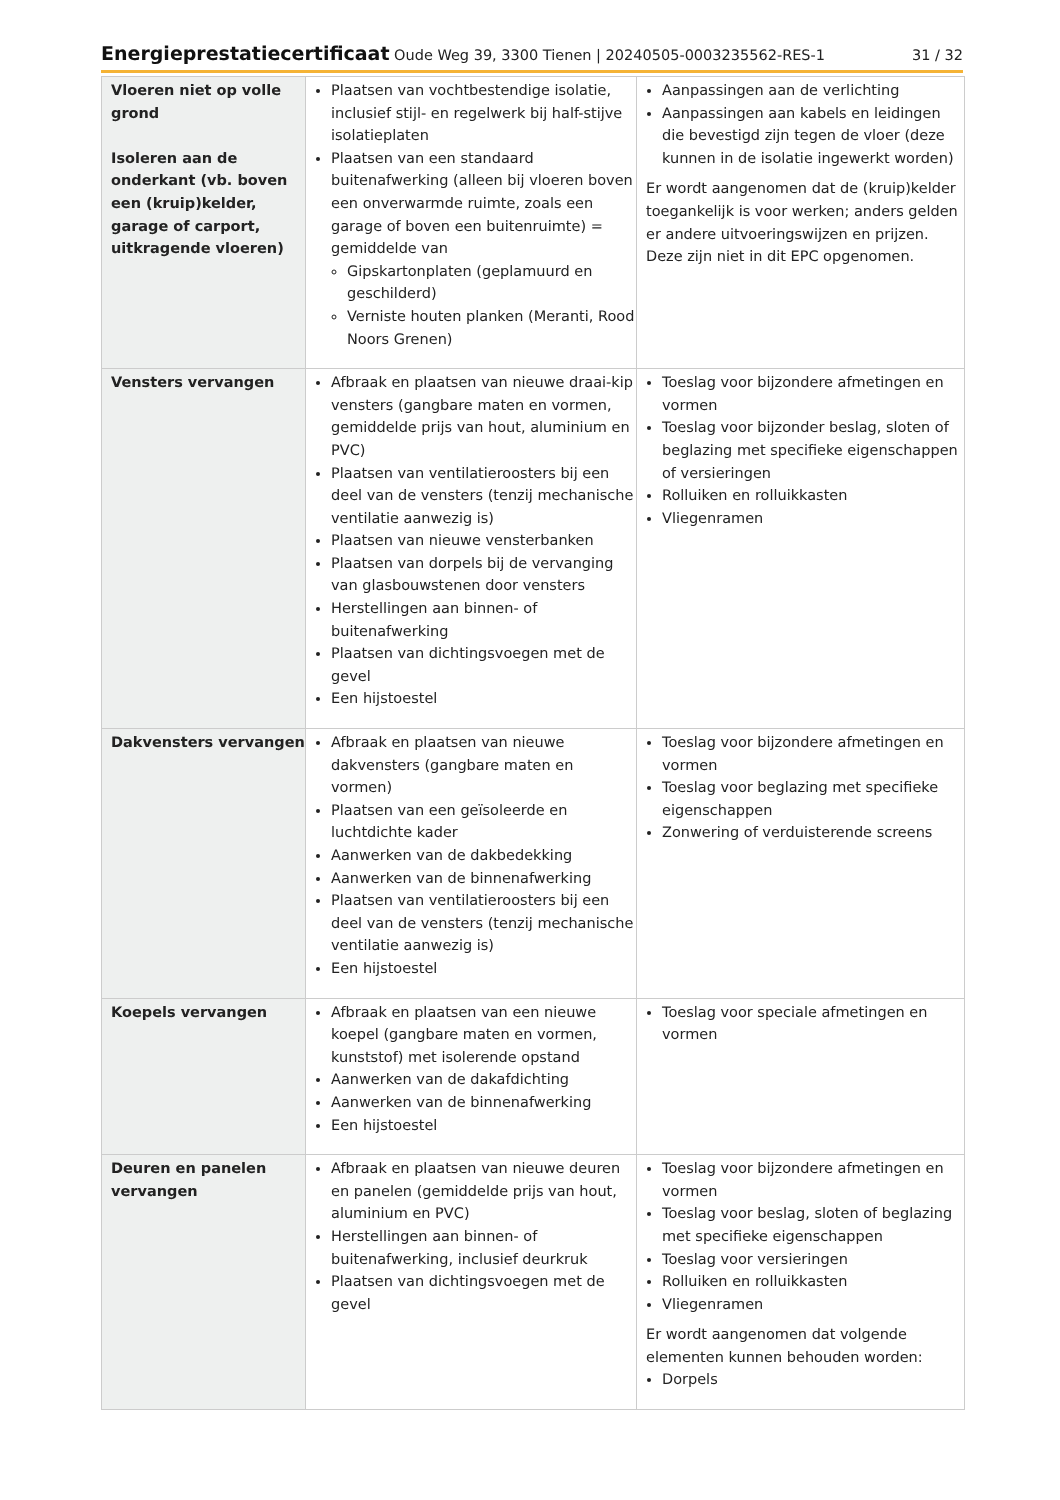Energieprestatiecertificaat Oude Weg 39, 3300 Tienen | 20240505-0003235562-RES-1 31 / 32
| Vloeren niet op volle grond Isoleren aan de onderkant (vb. boven een (kruip)kelder, garage of carport, uitkragende vloeren) | Plaatsen van vochtbestendige isolatie, inclusief stijl- en regelwerk bij half-stijve isolatieplaten Plaatsen van een standaard buitenafwerking (alleen bij vloeren boven een onverwarmde ruimte, zoals een garage of boven een buitenruimte) = gemiddelde van Gipskartonplaten (geplamuurd en geschilderd) Verniste houten planken (Meranti, Rood Noors Grenen) | Aanpassingen aan de verlichting Aanpassingen aan kabels en leidingen die bevestigd zijn tegen de vloer (deze kunnen in de isolatie ingewerkt worden) Er wordt aangenomen dat de (kruip)kelder toegankelijk is voor werken; anders gelden er andere uitvoeringswijzen en prijzen. Deze zijn niet in dit EPC opgenomen. |
| Vensters vervangen | Afbraak en plaatsen van nieuwe draai-kip vensters (gangbare maten en vormen, gemiddelde prijs van hout, aluminium en PVC) Plaatsen van ventilatieroosters bij een deel van de vensters (tenzij mechanische ventilatie aanwezig is) Plaatsen van nieuwe vensterbanken Plaatsen van dorpels bij de vervanging van glasbouwstenen door vensters Herstellingen aan binnen- of buitenafwerking Plaatsen van dichtingsvoegen met de gevel Een hijstoestel | Toeslag voor bijzondere afmetingen en vormen Toeslag voor bijzonder beslag, sloten of beglazing met specifieke eigenschappen of versieringen Rolluiken en rolluikkasten Vliegenramen |
| Dakvensters vervangen | Afbraak en plaatsen van nieuwe dakvensters (gangbare maten en vormen) Plaatsen van een geïsoleerde en luchtdichte kader Aanwerken van de dakbedekking Aanwerken van de binnenafwerking Plaatsen van ventilatieroosters bij een deel van de vensters (tenzij mechanische ventilatie aanwezig is) Een hijstoestel | Toeslag voor bijzondere afmetingen en vormen Toeslag voor beglazing met specifieke eigenschappen Zonwering of verduisterende screens |
| Koepels vervangen | Afbraak en plaatsen van een nieuwe koepel (gangbare maten en vormen, kunststof) met isolerende opstand Aanwerken van de dakafdichting Aanwerken van de binnenafwerking Een hijstoestel | Toeslag voor speciale afmetingen en vormen |
| Deuren en panelen vervangen | Afbraak en plaatsen van nieuwe deuren en panelen (gemiddelde prijs van hout, aluminium en PVC) Herstellingen aan binnen- of buitenafwerking, inclusief deurkruk Plaatsen van dichtingsvoegen met de gevel | Toeslag voor bijzondere afmetingen en vormen Toeslag voor beslag, sloten of beglazing met specifieke eigenschappen Toeslag voor versieringen Rolluiken en rolluikkasten Vliegenramen Er wordt aangenomen dat volgende elementen kunnen behouden worden: Dorpels |